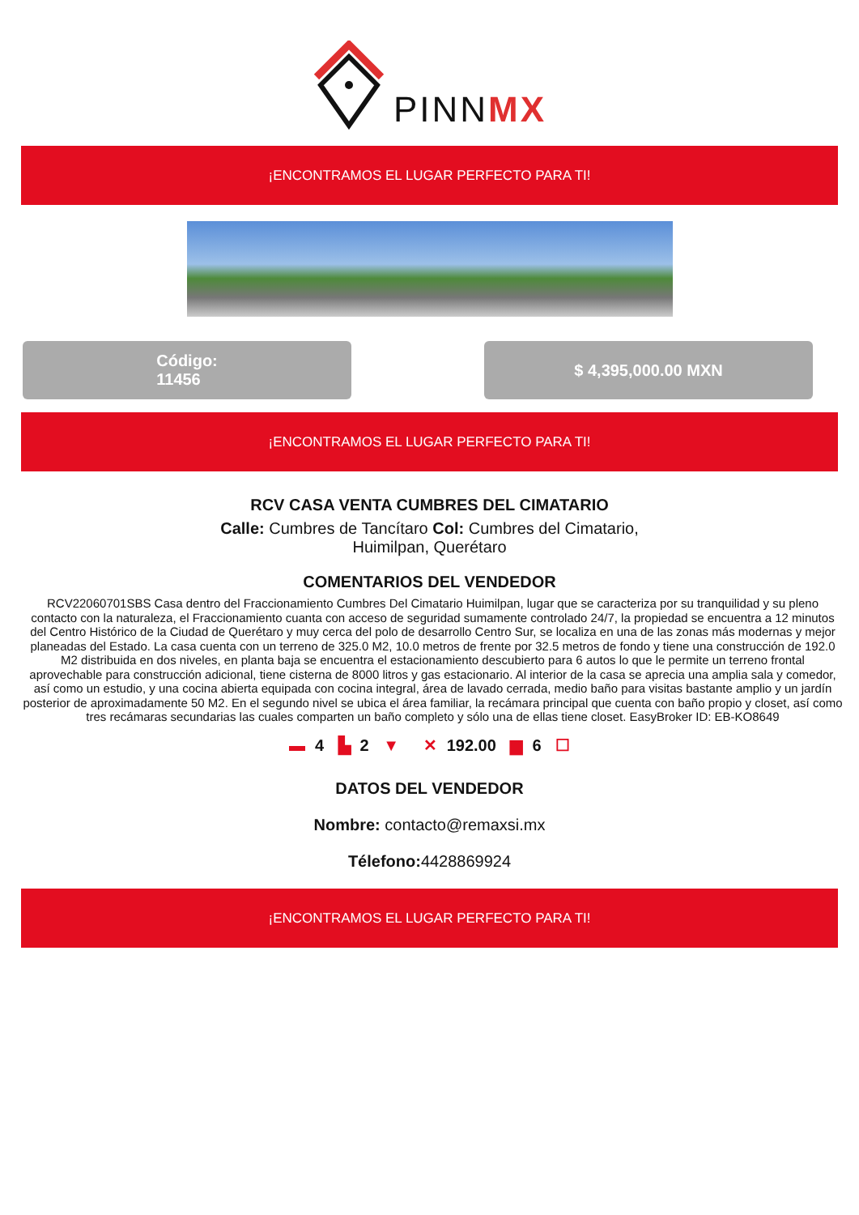PINNMX
¡ENCONTRAMOS EL LUGAR PERFECTO PARA TI!
Código:
11456
$ 4,395,000.00 MXN
¡ENCONTRAMOS EL LUGAR PERFECTO PARA TI!
RCV CASA VENTA CUMBRES DEL CIMATARIO
Calle: Cumbres de Tancítaro Col: Cumbres del Cimatario, Huimilpan, Querétaro
COMENTARIOS DEL VENDEDOR
RCV22060701SBS Casa dentro del Fraccionamiento Cumbres Del Cimatario Huimilpan, lugar que se caracteriza por su tranquilidad y su pleno contacto con la naturaleza, el Fraccionamiento cuanta con acceso de seguridad sumamente controlado 24/7, la propiedad se encuentra a 12 minutos del Centro Histórico de la Ciudad de Querétaro y muy cerca del polo de desarrollo Centro Sur, se localiza en una de las zonas más modernas y mejor planeadas del Estado. La casa cuenta con un terreno de 325.0 M2, 10.0 metros de frente por 32.5 metros de fondo y tiene una construcción de 192.0 M2 distribuida en dos niveles, en planta baja se encuentra el estacionamiento descubierto para 6 autos lo que le permite un terreno frontal aprovechable para construcción adicional, tiene cisterna de 8000 litros y gas estacionario. Al interior de la casa se aprecia una amplia sala y comedor, así como un estudio, y una cocina abierta equipada con cocina integral, área de lavado cerrada, medio baño para visitas bastante amplio y un jardín posterior de aproximadamente 50 M2. En el segundo nivel se ubica el área familiar, la recámara principal que cuenta con baño propio y closet, así como tres recámaras secundarias las cuales comparten un baño completo y sólo una de ellas tiene closet. EasyBroker ID: EB-KO8649
▬ 4 ▙ 2 ▼ ✕ 192.00 ▆ 6 ☐
DATOS DEL VENDEDOR
Nombre: contacto@remaxsi.mx
Télefono: 4428869924
¡ENCONTRAMOS EL LUGAR PERFECTO PARA TI!